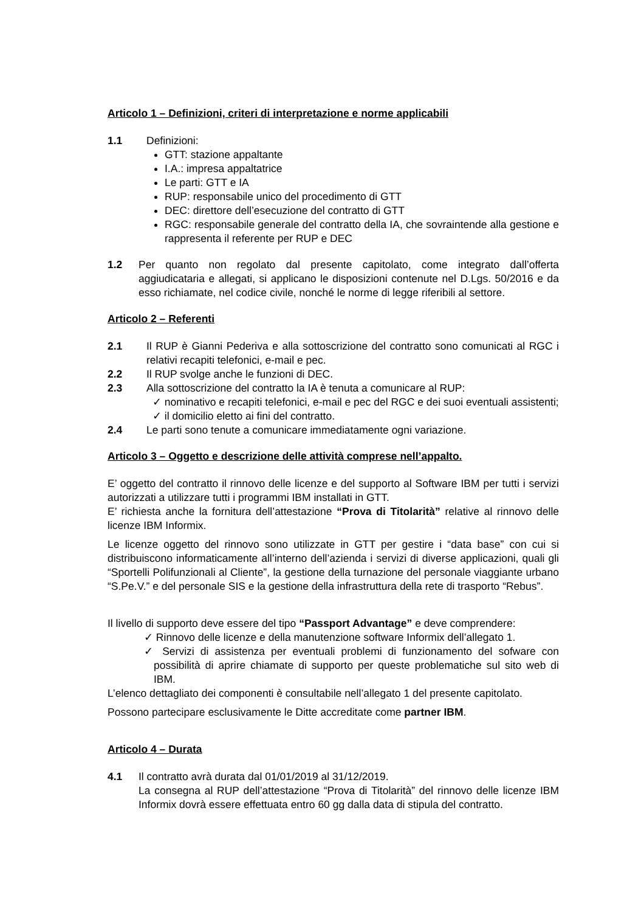Articolo 1 – Definizioni, criteri di interpretazione e norme applicabili
1.1 Definizioni:
GTT: stazione appaltante
I.A.: impresa appaltatrice
Le parti: GTT e IA
RUP: responsabile unico del procedimento di GTT
DEC: direttore dell’esecuzione del contratto di GTT
RGC: responsabile generale del contratto della IA, che sovraintende alla gestione e rappresenta il referente per RUP e DEC
1.2 Per quanto non regolato dal presente capitolato, come integrato dall’offerta aggiudicataria e allegati, si applicano le disposizioni contenute nel D.Lgs. 50/2016 e da esso richiamate, nel codice civile, nonché le norme di legge riferibili al settore.
Articolo 2 – Referenti
2.1 Il RUP è Gianni Pederiva e alla sottoscrizione del contratto sono comunicati al RGC i relativi recapiti telefonici, e-mail e pec.
2.2 Il RUP svolge anche le funzioni di DEC.
2.3 Alla sottoscrizione del contratto la IA è tenuta a comunicare al RUP:
✓ nominativo e recapiti telefonici, e-mail e pec del RGC e dei suoi eventuali assistenti;
✓ il domicilio eletto ai fini del contratto.
2.4 Le parti sono tenute a comunicare immediatamente ogni variazione.
Articolo 3 – Oggetto e descrizione delle attività comprese nell’appalto.
E’ oggetto del contratto il rinnovo delle licenze e del supporto al Software IBM per tutti i servizi autorizzati a utilizzare tutti i programmi IBM installati in GTT.
E’ richiesta anche la fornitura dell’attestazione “Prova di Titolarità” relative al rinnovo delle licenze IBM Informix.
Le licenze oggetto del rinnovo sono utilizzate in GTT per gestire i “data base” con cui si distribuiscono informaticamente all’interno dell’azienda i servizi di diverse applicazioni, quali gli “Sportelli Polifunzionali al Cliente”, la gestione della turnazione del personale viaggiante urbano “S.Pe.V.” e del personale SIS e la gestione della infrastruttura della rete di trasporto “Rebus”.
Il livello di supporto deve essere del tipo “Passport Advantage” e deve comprendere:
✓ Rinnovo delle licenze e della manutenzione software Informix dell’allegato 1.
✓ Servizi di assistenza per eventuali problemi di funzionamento del sofware con possibilità di aprire chiamate di supporto per queste problematiche sul sito web di IBM.
L’elenco dettagliato dei componenti è consultabile nell’allegato 1 del presente capitolato.
Possono partecipare esclusivamente le Ditte accreditate come partner IBM.
Articolo 4 – Durata
4.1 Il contratto avrà durata dal 01/01/2019 al 31/12/2019.
La consegna al RUP dell’attestazione “Prova di Titolarità” del rinnovo delle licenze IBM Informix dovrà essere effettuata entro 60 gg dalla data di stipula del contratto.